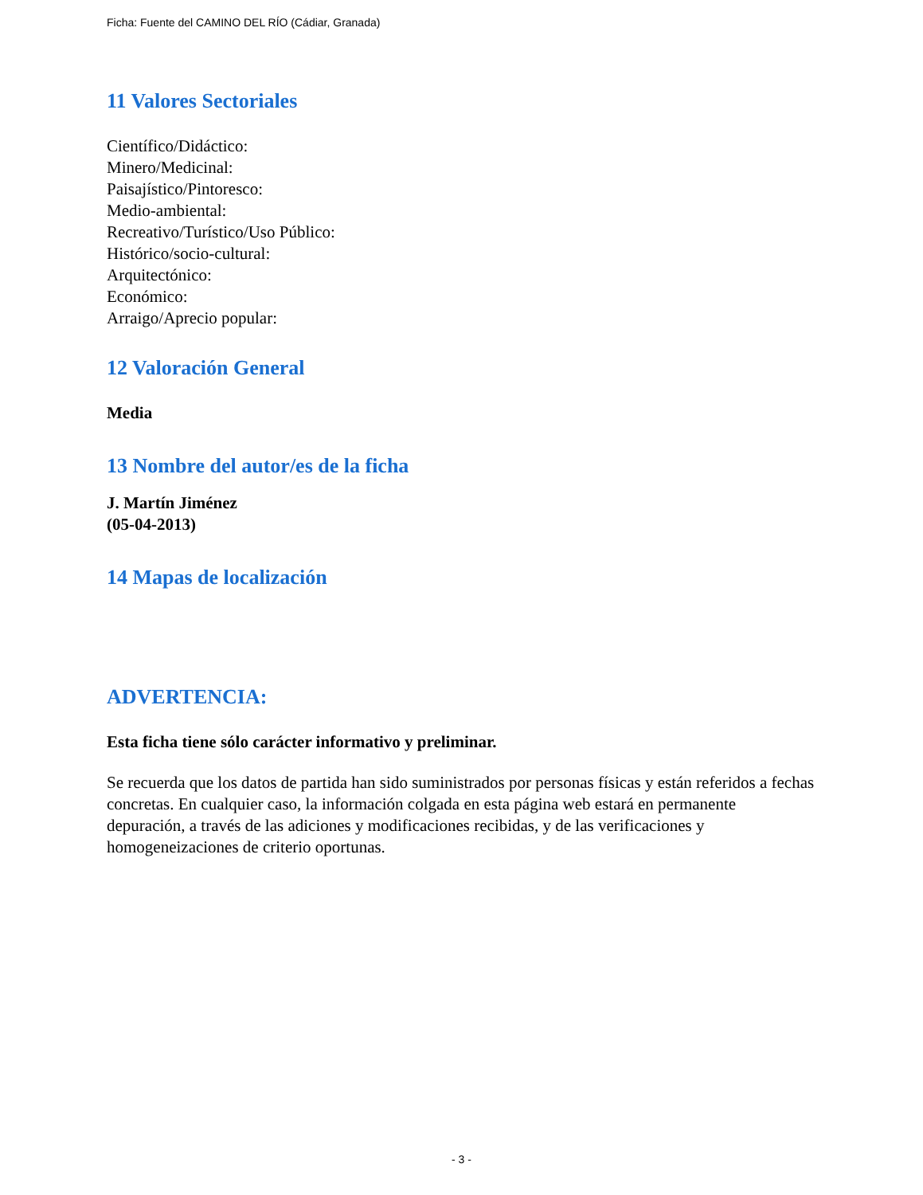Ficha: Fuente del CAMINO DEL RÍO (Cádiar, Granada)
11 Valores Sectoriales
Científico/Didáctico:
Minero/Medicinal:
Paisajístico/Pintoresco:
Medio-ambiental:
Recreativo/Turístico/Uso Público:
Histórico/socio-cultural:
Arquitectónico:
Económico:
Arraigo/Aprecio popular:
12 Valoración General
Media
13 Nombre del autor/es de la ficha
J. Martín Jiménez
(05-04-2013)
14 Mapas de localización
ADVERTENCIA:
Esta ficha tiene sólo carácter informativo y preliminar.
Se recuerda que los datos de partida han sido suministrados por personas físicas y están referidos a fechas concretas. En cualquier caso, la información colgada en esta página web estará en permanente depuración, a través de las adiciones y modificaciones recibidas, y de las verificaciones y homogeneizaciones de criterio oportunas.
- 3 -